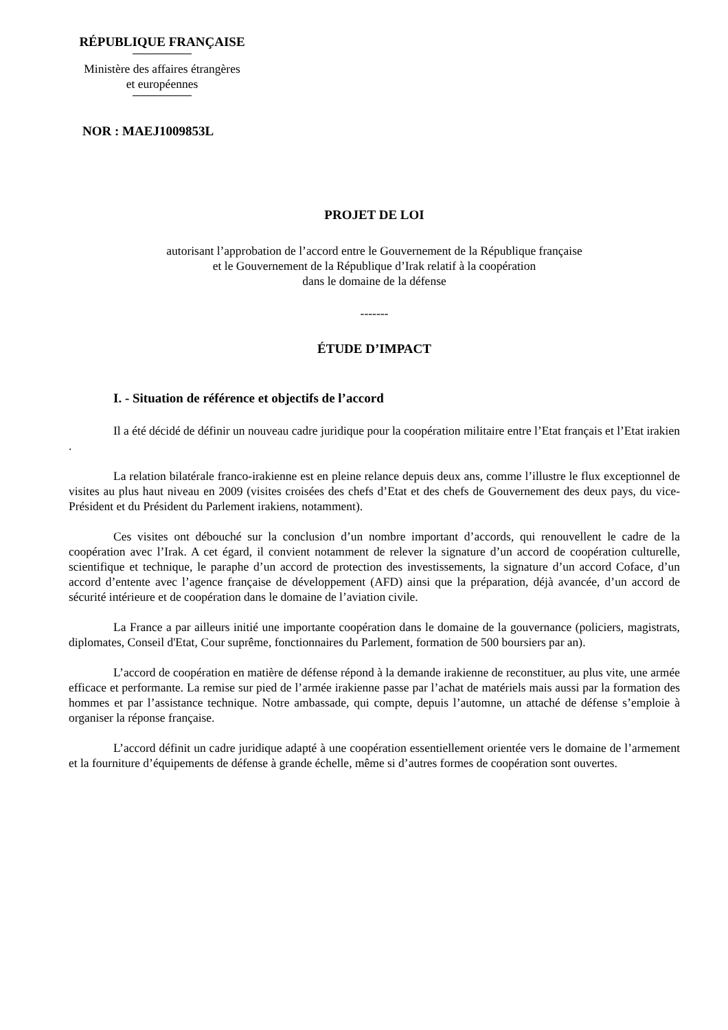RÉPUBLIQUE FRANÇAISE
Ministère des affaires étrangères
et européennes
NOR : MAEJ1009853L
PROJET DE LOI
autorisant l’approbation de l’accord entre le Gouvernement de la République française
et le Gouvernement de la République d’Irak relatif à la coopération
dans le domaine de la défense
-------
ÉTUDE D’IMPACT
I. - Situation de référence et objectifs de l’accord
Il a été décidé de définir un nouveau cadre juridique pour la coopération militaire entre l’Etat français et l’Etat irakien .
La relation bilatérale franco-irakienne est en pleine relance depuis deux ans, comme l’illustre le flux exceptionnel de visites au plus haut niveau en 2009 (visites croisées des chefs d’Etat et des chefs de Gouvernement des deux pays, du vice-Président et du Président du Parlement irakiens, notamment).
Ces visites ont débouché sur la conclusion d’un nombre important d’accords, qui renouvellent le cadre de la coopération avec l’Irak. A cet égard, il convient notamment de relever la signature d’un accord de coopération culturelle, scientifique et technique, le paraphe d’un accord de protection des investissements, la signature d’un accord Coface, d’un accord d’entente avec l’agence française de développement (AFD) ainsi que la préparation, déjà avancée, d’un accord de sécurité intérieure et de coopération dans le domaine de l’aviation civile.
La France a par ailleurs initié une importante coopération dans le domaine de la gouvernance (policiers, magistrats, diplomates, Conseil d'Etat, Cour suprême, fonctionnaires du Parlement, formation de 500 boursiers par an).
L’accord de coopération en matière de défense répond à la demande irakienne de reconstituer, au plus vite, une armée efficace et performante. La remise sur pied de l’armée irakienne passe par l’achat de matériels mais aussi par la formation des hommes et par l’assistance technique. Notre ambassade, qui compte, depuis l’automne, un attaché de défense s’emploie à organiser la réponse française.
L’accord définit un cadre juridique adapté à une coopération essentiellement orientée vers le domaine de l’armement et la fourniture d’équipements de défense à grande échelle, même si d’autres formes de coopération sont ouvertes.